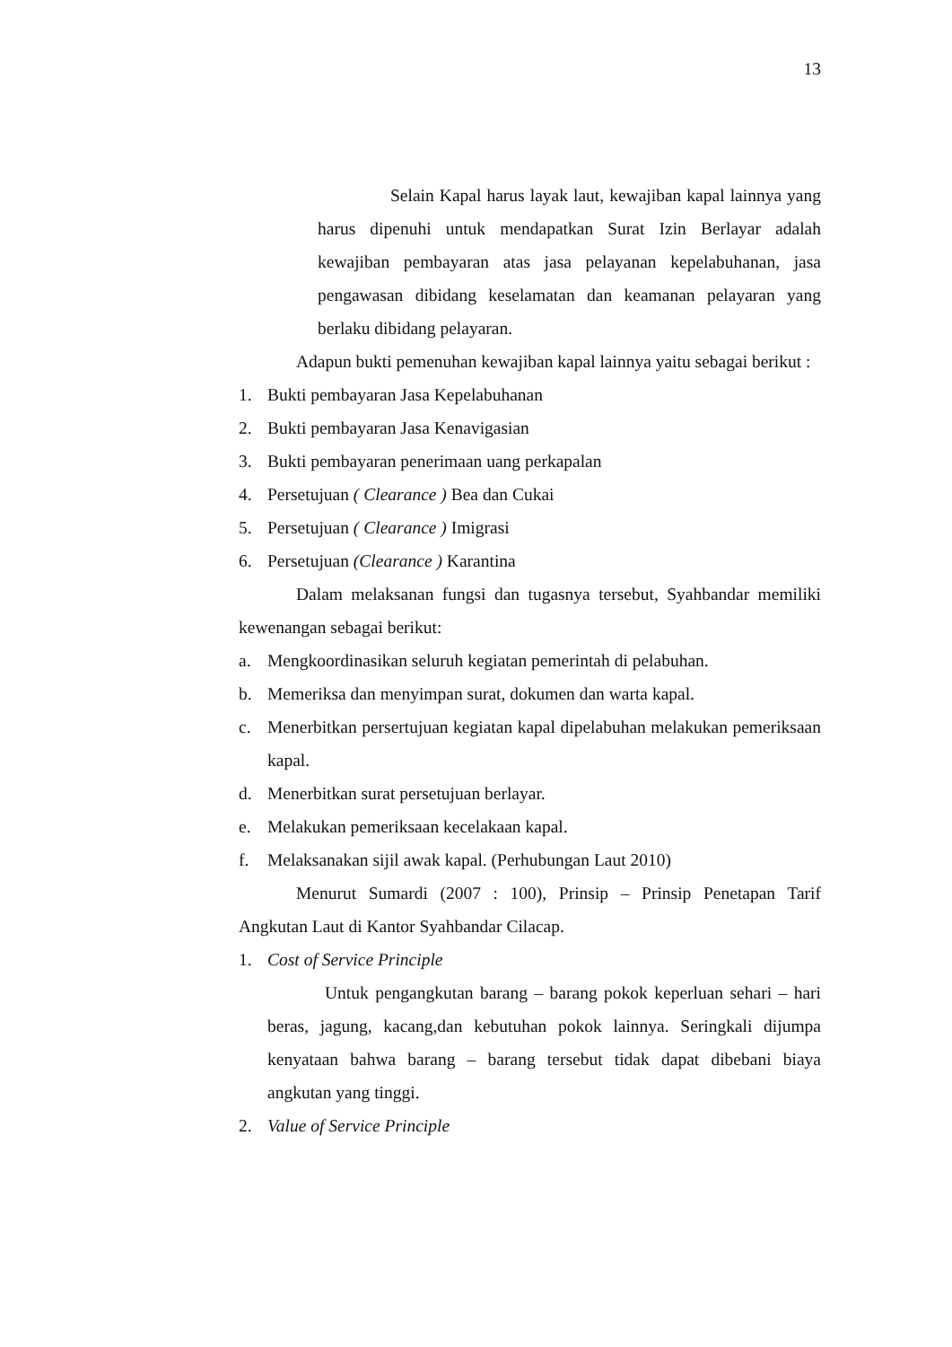13
Selain Kapal harus layak laut, kewajiban kapal lainnya yang harus dipenuhi untuk mendapatkan Surat Izin Berlayar adalah kewajiban pembayaran atas jasa pelayanan kepelabuhanan, jasa pengawasan dibidang keselamatan dan keamanan pelayaran yang berlaku dibidang pelayaran.
Adapun bukti pemenuhan kewajiban kapal lainnya yaitu sebagai berikut :
1. Bukti pembayaran Jasa Kepelabuhanan
2. Bukti pembayaran Jasa Kenavigasian
3. Bukti pembayaran penerimaan uang perkapalan
4. Persetujuan ( Clearance ) Bea dan Cukai
5. Persetujuan ( Clearance ) Imigrasi
6. Persetujuan (Clearance ) Karantina
Dalam melaksanan fungsi dan tugasnya tersebut, Syahbandar memiliki kewenangan sebagai berikut:
a. Mengkoordinasikan seluruh kegiatan pemerintah di pelabuhan.
b. Memeriksa dan menyimpan surat, dokumen dan warta kapal.
c. Menerbitkan persertujuan kegiatan kapal dipelabuhan melakukan pemeriksaan kapal.
d. Menerbitkan surat persetujuan berlayar.
e. Melakukan pemeriksaan kecelakaan kapal.
f. Melaksanakan sijil awak kapal. (Perhubungan Laut 2010)
Menurut Sumardi (2007 : 100), Prinsip – Prinsip Penetapan Tarif Angkutan Laut di Kantor Syahbandar Cilacap.
1. Cost of Service Principle
Untuk pengangkutan barang – barang pokok keperluan sehari – hari beras, jagung, kacang,dan kebutuhan pokok lainnya. Seringkali dijumpa kenyataan bahwa barang – barang tersebut tidak dapat dibebani biaya angkutan yang tinggi.
2. Value of Service Principle